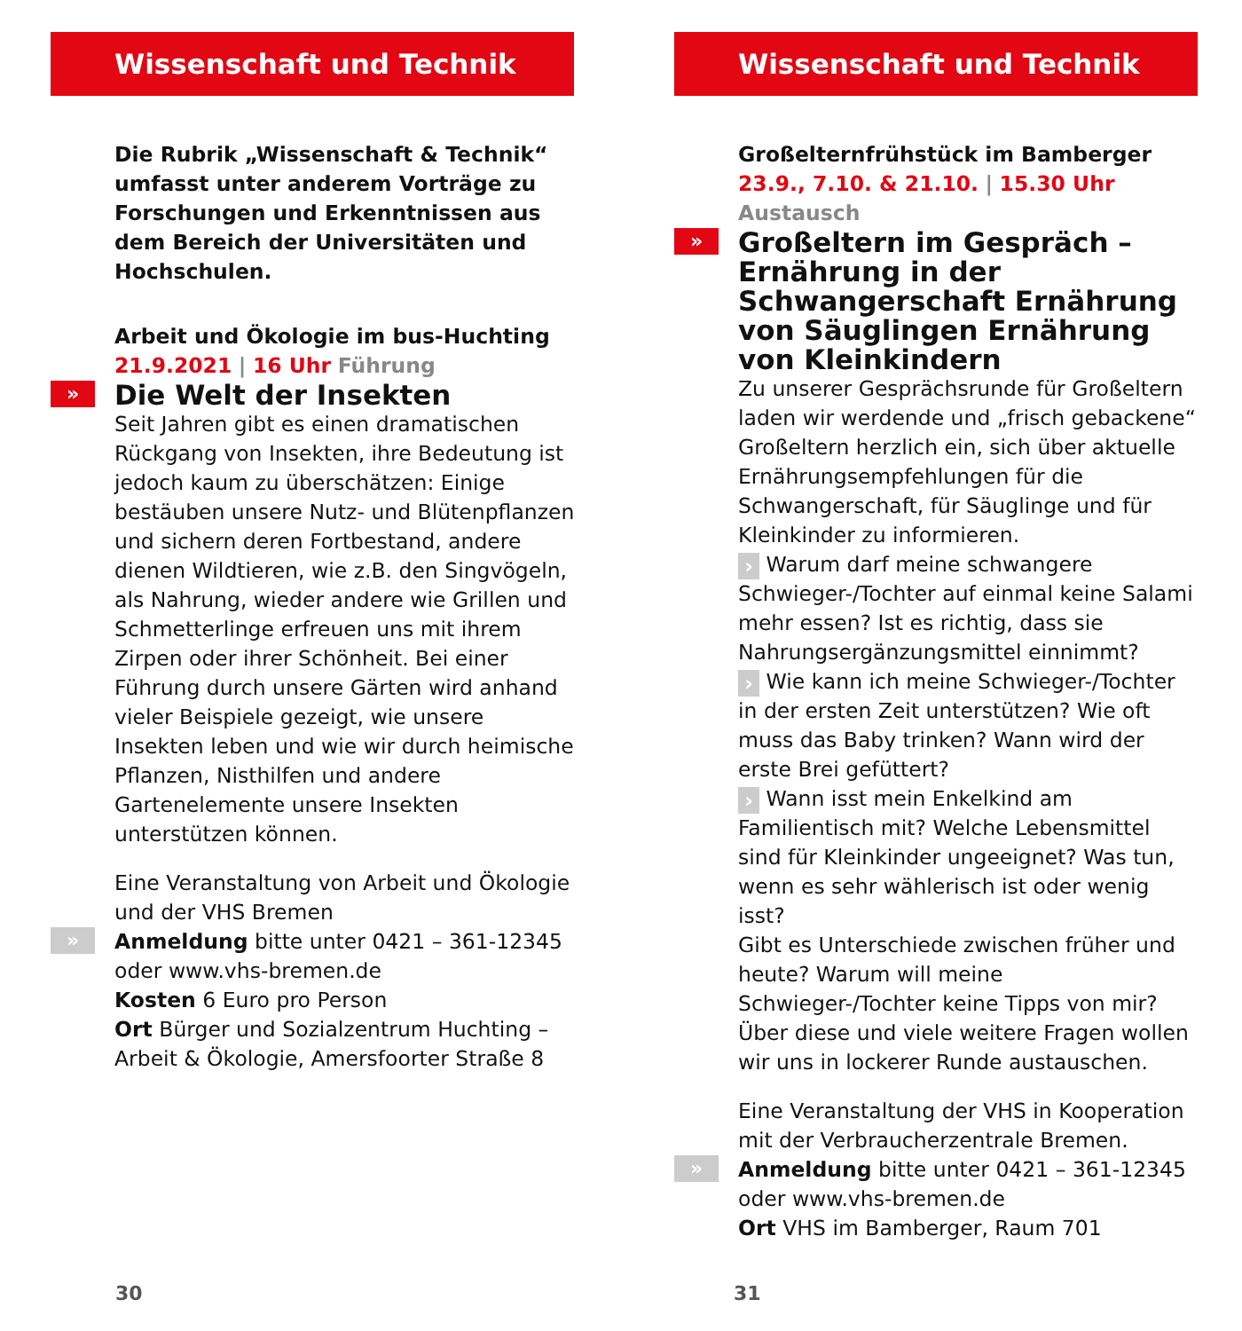Wissenschaft und Technik
Die Rubrik „Wissenschaft & Technik“ umfasst unter anderem Vorträge zu Forschungen und Erkenntnissen aus dem Bereich der Universitäten und Hochschulen.
Arbeit und Ökologie im bus-Huchting
21.9.2021 | 16 Uhr Führung
» Die Welt der Insekten
Seit Jahren gibt es einen dramatischen Rückgang von Insekten, ihre Bedeutung ist jedoch kaum zu überschätzen: Einige bestäuben unsere Nutz- und Blütenpflanzen und sichern deren Fortbestand, andere dienen Wildtieren, wie z.B. den Singvögeln, als Nahrung, wieder andere wie Grillen und Schmetterlinge erfreuen uns mit ihrem Zirpen oder ihrer Schönheit. Bei einer Führung durch unsere Gärten wird anhand vieler Beispiele gezeigt, wie unsere Insekten leben und wie wir durch heimische Pflanzen, Nisthilfen und andere Gartenelemente unsere Insekten unterstützen können.
Eine Veranstaltung von Arbeit und Ökologie und der VHS Bremen
» Anmeldung bitte unter 0421 – 361-12345 oder www.vhs-bremen.de
Kosten 6 Euro pro Person
Ort Bürger und Sozialzentrum Huchting – Arbeit & Ökologie, Amersfoorter Straße 8
30
Wissenschaft und Technik
Großelternfrühstück im Bamberger
23.9., 7.10. & 21.10. | 15.30 Uhr Austausch
» Großeltern im Gespräch – Ernährung in der Schwangerschaft Ernährung von Säuglingen Ernährung von Kleinkindern
Zu unserer Gesprächsrunde für Großeltern laden wir werdende und „frisch gebackene“ Großeltern herzlich ein, sich über aktuelle Ernährungsempfehlungen für die Schwangerschaft, für Säuglinge und für Kleinkinder zu informieren.
› Warum darf meine schwangere Schwieger-/Tochter auf einmal keine Salami mehr essen? Ist es richtig, dass sie Nahrungsergänzungsmittel einnimmt?
› Wie kann ich meine Schwieger-/Tochter in der ersten Zeit unterstützen? Wie oft muss das Baby trinken? Wann wird der erste Brei gefüttert?
› Wann isst mein Enkelkind am Familientisch mit? Welche Lebensmittel sind für Kleinkinder ungeeignet? Was tun, wenn es sehr wählerisch ist oder wenig isst?
Gibt es Unterschiede zwischen früher und heute? Warum will meine Schwieger-/Tochter keine Tipps von mir? Über diese und viele weitere Fragen wollen wir uns in lockerer Runde austauschen.
Eine Veranstaltung der VHS in Kooperation mit der Verbraucherzentrale Bremen.
» Anmeldung bitte unter 0421 – 361-12345 oder www.vhs-bremen.de
Ort VHS im Bamberger, Raum 701
31